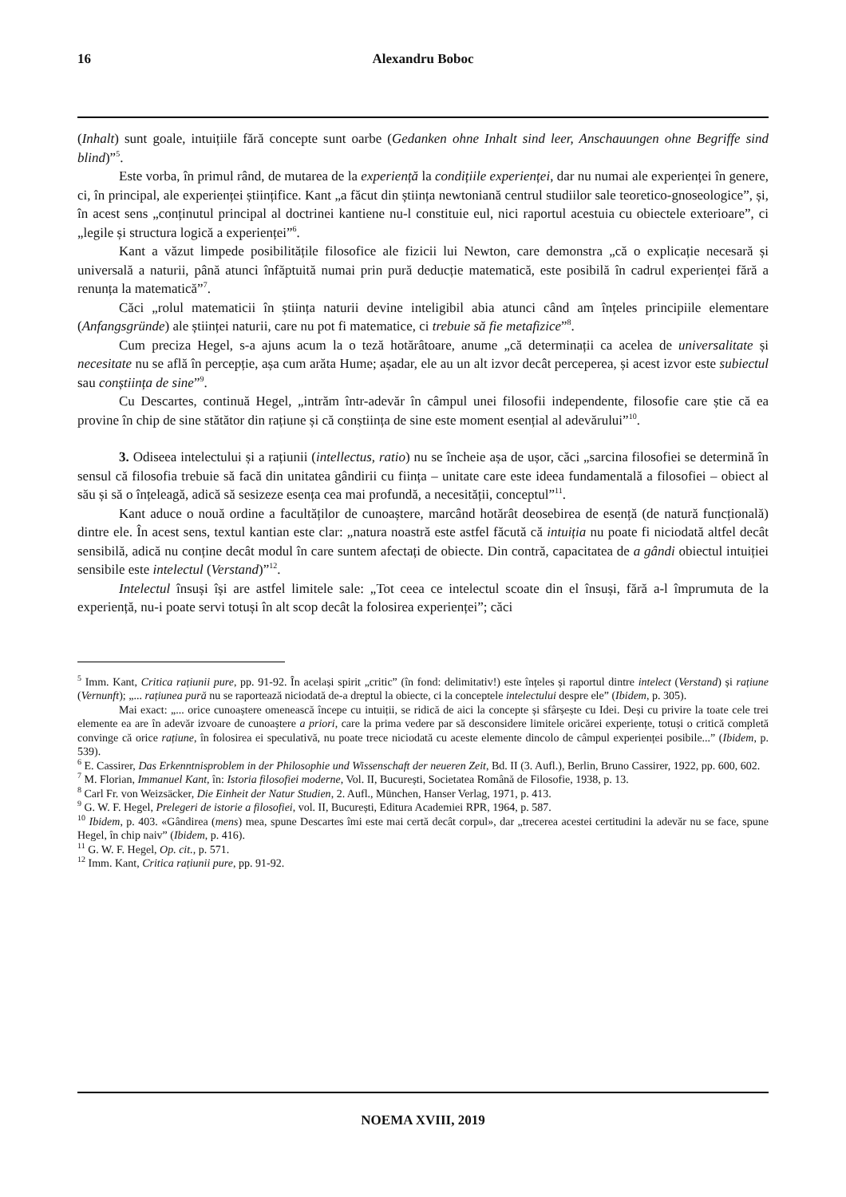16 Alexandru Boboc
(Inhalt) sunt goale, intuițiile fără concepte sunt oarbe (Gedanken ohne Inhalt sind leer, Anschauungen ohne Begriffe sind blind)”<sup>5</sup>.
Este vorba, în primul rând, de mutarea de la experiență la condițiile experienței, dar nu numai ale experienței în genere, ci, în principal, ale experienței științifice. Kant „a făcut din știința newtoniană centrul studiilor sale teoretico-gnoseologice”, și, în acest sens „conținutul principal al doctrinei kantiene nu-l constituie eul, nici raportul acestuia cu obiectele exterioare”, ci „legile și structura logică a experienței”<sup>6</sup>.
Kant a văzut limpede posibilitățile filosofice ale fizicii lui Newton, care demonstra „că o explicație necesară și universală a naturii, până atunci înfăptuită numai prin pură deducție matematică, este posibilă în cadrul experienței fără a renunța la matematică”<sup>7</sup>.
Căci „rolul matematicii în știința naturii devine inteligibil abia atunci când am înțeles principiile elementare (Anfangsgründe) ale științei naturii, care nu pot fi matematice, ci trebuie să fie metafizice”<sup>8</sup>.
Cum preciza Hegel, s-a ajuns acum la o teză hotărâtoare, anume „că determinații ca acelea de universalitate și necesitate nu se află în percepție, așa cum arăta Hume; așadar, ele au un alt izvor decât perceperea, și acest izvor este subiectul sau conștiința de sine”<sup>9</sup>.
Cu Descartes, continuă Hegel, „intrăm într-adevăr în câmpul unei filosofii independente, filosofie care știe că ea provine în chip de sine stătător din rațiune și că conștiința de sine este moment esențial al adevărului”<sup>10</sup>.
3. Odiseea intelectului și a rațiunii (intellectus, ratio) nu se încheie așa de ușor, căci „sarcina filosofiei se determină în sensul că filosofia trebuie să facă din unitatea gândirii cu ființa – unitate care este ideea fundamentală a filosofiei – obiect al său și să o înțeleagă, adică să sesizeze esența cea mai profundă, a necesității, conceptul”<sup>11</sup>.
Kant aduce o nouă ordine a facultăților de cunoaștere, marcând hotărât deosebirea de esență (de natură funcțională) dintre ele. În acest sens, textul kantian este clar: „natura noastră este astfel făcută că intuiția nu poate fi niciodată altfel decât sensibilă, adică nu conține decât modul în care suntem afectați de obiecte. Din contră, capacitatea de a gândi obiectul intuiției sensibile este intelectul (Verstand)”<sup>12</sup>.
Intelectul însuși își are astfel limitele sale: „Tot ceea ce intelectul scoate din el însuși, fără a-l împrumuta de la experiență, nu-i poate servi totuși în alt scop decât la folosirea experienței”; căci
<sup>5</sup> Imm. Kant, Critica rațiunii pure, pp. 91-92. În același spirit „critic” (în fond: delimitativ!) este înțeles și raportul dintre intelect (Verstand) și rațiune (Vernunft); „... rațiunea pură nu se raportează niciodată de-a dreptul la obiecte, ci la conceptele intelectului despre ele” (Ibidem, p. 305).
Mai exact: „... orice cunoaștere omenească începe cu intuiții, se ridică de aici la concepte și sfârșește cu Idei. Deși cu privire la toate cele trei elemente ea are în adevăr izvoare de cunoaștere a priori, care la prima vedere par să desconsidere limitele oricărei experiențe, totuși o critică completă convinge că orice rațiune, în folosirea ei speculativă, nu poate trece niciodată cu aceste elemente dincolo de câmpul experienței posibile...” (Ibidem, p. 539).
<sup>6</sup> E. Cassirer, Das Erkenntnisproblem in der Philosophie und Wissenschaft der neueren Zeit, Bd. II (3. Aufl.), Berlin, Bruno Cassirer, 1922, pp. 600, 602.
<sup>7</sup> M. Florian, Immanuel Kant, în: Istoria filosofiei moderne, Vol. II, București, Societatea Română de Filosofie, 1938, p. 13.
<sup>8</sup> Carl Fr. von Weizsäcker, Die Einheit der Natur Studien, 2. Aufl., München, Hanser Verlag, 1971, p. 413.
<sup>9</sup> G. W. F. Hegel, Prelegeri de istorie a filosofiei, vol. II, București, Editura Academiei RPR, 1964, p. 587.
<sup>10</sup> Ibidem, p. 403. «Gândirea (mens) mea, spune Descartes îmi este mai certă decât corpul», dar „trecerea acestei certitudini la adevăr nu se face, spune Hegel, în chip naiv” (Ibidem, p. 416).
<sup>11</sup> G. W. F. Hegel, Op. cit., p. 571.
<sup>12</sup> Imm. Kant, Critica rațiunii pure, pp. 91-92.
NOEMA XVIII, 2019